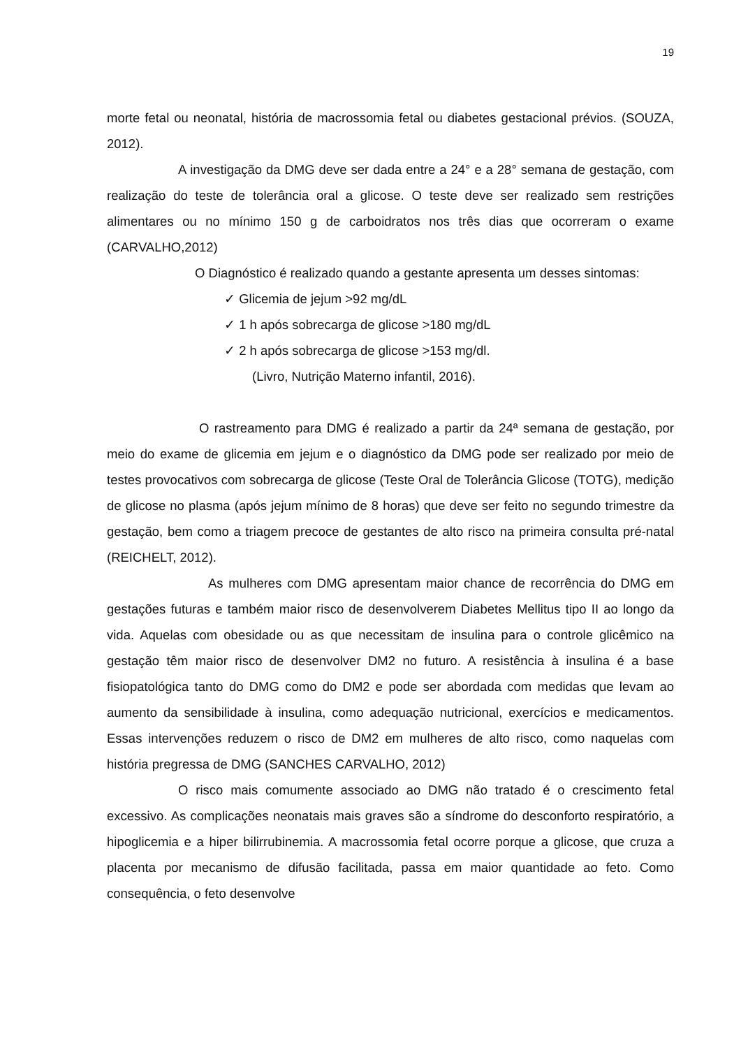19
morte fetal ou neonatal, história de macrossomia fetal ou diabetes gestacional prévios. (SOUZA, 2012).
A investigação da DMG deve ser dada entre a 24° e a 28° semana de gestação, com realização do teste de tolerância oral a glicose. O teste deve ser realizado sem restrições alimentares ou no mínimo 150 g de carboidratos nos três dias que ocorreram o exame (CARVALHO,2012)
O Diagnóstico é realizado quando a gestante apresenta um desses sintomas:
✓ Glicemia de jejum >92 mg/dL
✓ 1 h após sobrecarga de glicose >180 mg/dL
✓ 2 h após sobrecarga de glicose >153 mg/dl.
(Livro, Nutrição Materno infantil, 2016).
O rastreamento para DMG é realizado a partir da 24ª semana de gestação, por meio do exame de glicemia em jejum e o diagnóstico da DMG pode ser realizado por meio de testes provocativos com sobrecarga de glicose (Teste Oral de Tolerância Glicose (TOTG), medição de glicose no plasma (após jejum mínimo de 8 horas) que deve ser feito no segundo trimestre da gestação, bem como a triagem precoce de gestantes de alto risco na primeira consulta pré-natal (REICHELT, 2012).
As mulheres com DMG apresentam maior chance de recorrência do DMG em gestações futuras e também maior risco de desenvolverem Diabetes Mellitus tipo II ao longo da vida. Aquelas com obesidade ou as que necessitam de insulina para o controle glicêmico na gestação têm maior risco de desenvolver DM2 no futuro. A resistência à insulina é a base fisiopatológica tanto do DMG como do DM2 e pode ser abordada com medidas que levam ao aumento da sensibilidade à insulina, como adequação nutricional, exercícios e medicamentos. Essas intervenções reduzem o risco de DM2 em mulheres de alto risco, como naquelas com história pregressa de DMG (SANCHES CARVALHO, 2012)
O risco mais comumente associado ao DMG não tratado é o crescimento fetal excessivo. As complicações neonatais mais graves são a síndrome do desconforto respiratório, a hipoglicemia e a hiper bilirrubinemia. A macrossomia fetal ocorre porque a glicose, que cruza a placenta por mecanismo de difusão facilitada, passa em maior quantidade ao feto. Como consequência, o feto desenvolve